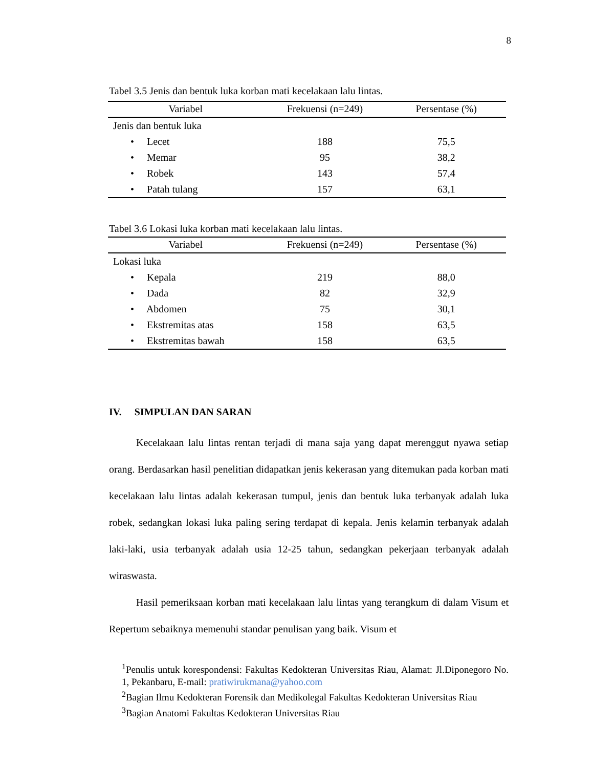8
Tabel 3.5 Jenis dan bentuk luka korban mati kecelakaan lalu lintas.
| Variabel | Frekuensi (n=249) | Persentase (%) |
| --- | --- | --- |
| Jenis dan bentuk luka | | |
| • Lecet | 188 | 75,5 |
| • Memar | 95 | 38,2 |
| • Robek | 143 | 57,4 |
| • Patah tulang | 157 | 63,1 |
Tabel 3.6 Lokasi luka korban mati kecelakaan lalu lintas.
| Variabel | Frekuensi (n=249) | Persentase (%) |
| --- | --- | --- |
| Lokasi luka | | |
| • Kepala | 219 | 88,0 |
| • Dada | 82 | 32,9 |
| • Abdomen | 75 | 30,1 |
| • Ekstremitas atas | 158 | 63,5 |
| • Ekstremitas bawah | 158 | 63,5 |
IV. SIMPULAN DAN SARAN
Kecelakaan lalu lintas rentan terjadi di mana saja yang dapat merenggut nyawa setiap orang. Berdasarkan hasil penelitian didapatkan jenis kekerasan yang ditemukan pada korban mati kecelakaan lalu lintas adalah kekerasan tumpul, jenis dan bentuk luka terbanyak adalah luka robek, sedangkan lokasi luka paling sering terdapat di kepala. Jenis kelamin terbanyak adalah laki-laki, usia terbanyak adalah usia 12-25 tahun, sedangkan pekerjaan terbanyak adalah wiraswasta.
Hasil pemeriksaan korban mati kecelakaan lalu lintas yang terangkum di dalam Visum et Repertum sebaiknya memenuhi standar penulisan yang baik. Visum et
<sup>1</sup> Penulis untuk korespondensi: Fakultas Kedokteran Universitas Riau, Alamat: Jl.Diponegoro No. 1, Pekanbaru, E-mail: pratiwirukmana@yahoo.com
<sup>2</sup> Bagian Ilmu Kedokteran Forensik dan Medikolegal Fakultas Kedokteran Universitas Riau
<sup>3</sup> Bagian Anatomi Fakultas Kedokteran Universitas Riau